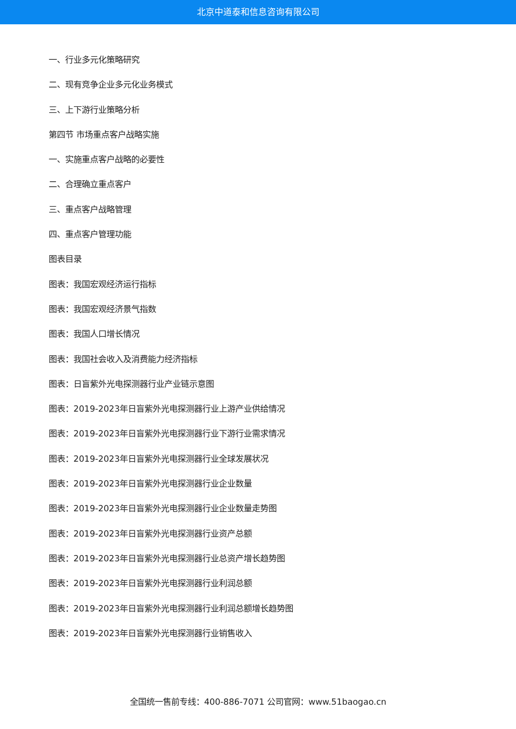北京中道泰和信息咨询有限公司
一、行业多元化策略研究
二、现有竞争企业多元化业务模式
三、上下游行业策略分析
第四节 市场重点客户战略实施
一、实施重点客户战略的必要性
二、合理确立重点客户
三、重点客户战略管理
四、重点客户管理功能
图表目录
图表：我国宏观经济运行指标
图表：我国宏观经济景气指数
图表：我国人口增长情况
图表：我国社会收入及消费能力经济指标
图表：日盲紫外光电探测器行业产业链示意图
图表：2019-2023年日盲紫外光电探测器行业上游产业供给情况
图表：2019-2023年日盲紫外光电探测器行业下游行业需求情况
图表：2019-2023年日盲紫外光电探测器行业全球发展状况
图表：2019-2023年日盲紫外光电探测器行业企业数量
图表：2019-2023年日盲紫外光电探测器行业企业数量走势图
图表：2019-2023年日盲紫外光电探测器行业资产总额
图表：2019-2023年日盲紫外光电探测器行业总资产增长趋势图
图表：2019-2023年日盲紫外光电探测器行业利润总额
图表：2019-2023年日盲紫外光电探测器行业利润总额增长趋势图
图表：2019-2023年日盲紫外光电探测器行业销售收入
全国统一售前专线：400-886-7071 公司官网：www.51baogao.cn